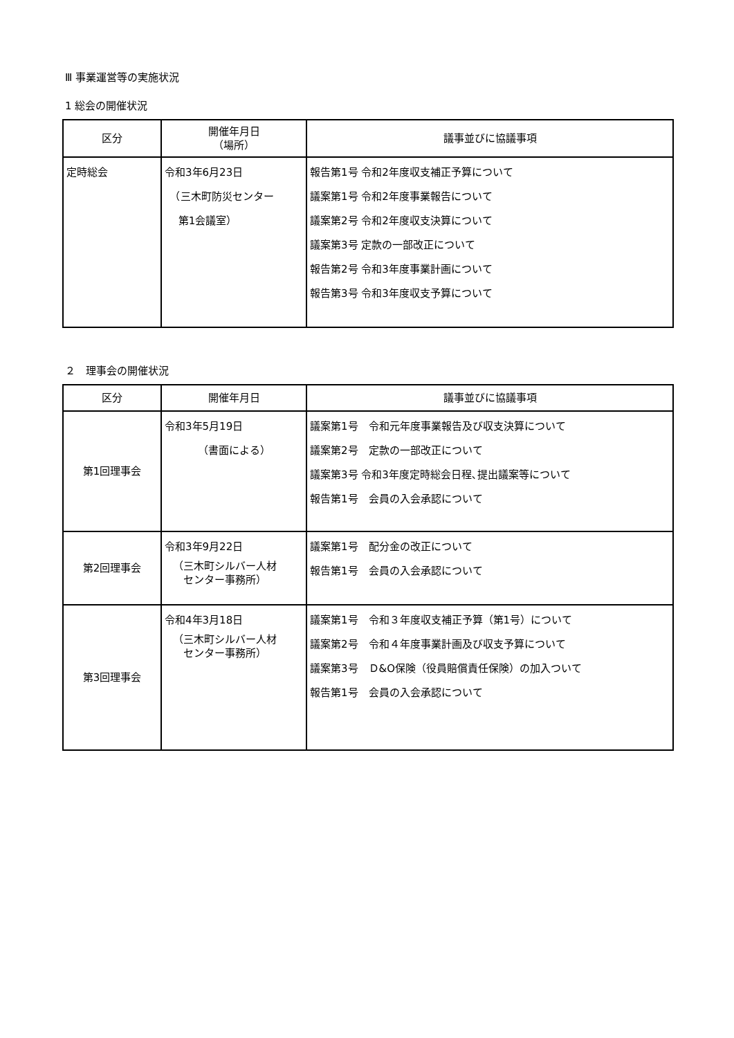Ⅲ 事業運営等の実施状況
1 総会の開催状況
| 区分 | 開催年月日 （場所） | 議事並びに協議事項 |
| --- | --- | --- |
| 定時総会 | 令和3年6月23日 （三木町防災センター 第1会議室） | 報告第1号 令和2年度収支補正予算について 議案第1号 令和2年度事業報告について 議案第2号 令和2年度収支決算について 議案第3号 定款の一部改正について 報告第2号 令和3年度事業計画について 報告第3号 令和3年度収支予算について |
２　理事会の開催状況
| 区分 | 開催年月日 | 議事並びに協議事項 |
| --- | --- | --- |
| 第1回理事会 | 令和3年5月19日 （書面による） | 議案第1号 令和元年度事業報告及び収支決算について 議案第2号 定款の一部改正について 議案第3号 令和3年度定時総会日程､提出議案等について 報告第1号 会員の入会承認について |
| 第2回理事会 | 令和3年9月22日 （三木町シルバー人材 センター事務所） | 議案第1号 配分金の改正について 報告第1号 会員の入会承認について |
| 第3回理事会 | 令和4年3月18日 （三木町シルバー人材 センター事務所） | 議案第1号 令和３年度収支補正予算（第1号）について 議案第2号 令和４年度事業計画及び収支予算について 議案第3号 Ｄ&O保険（役員賠償責任保険）の加入ついて 報告第1号 会員の入会承認について |